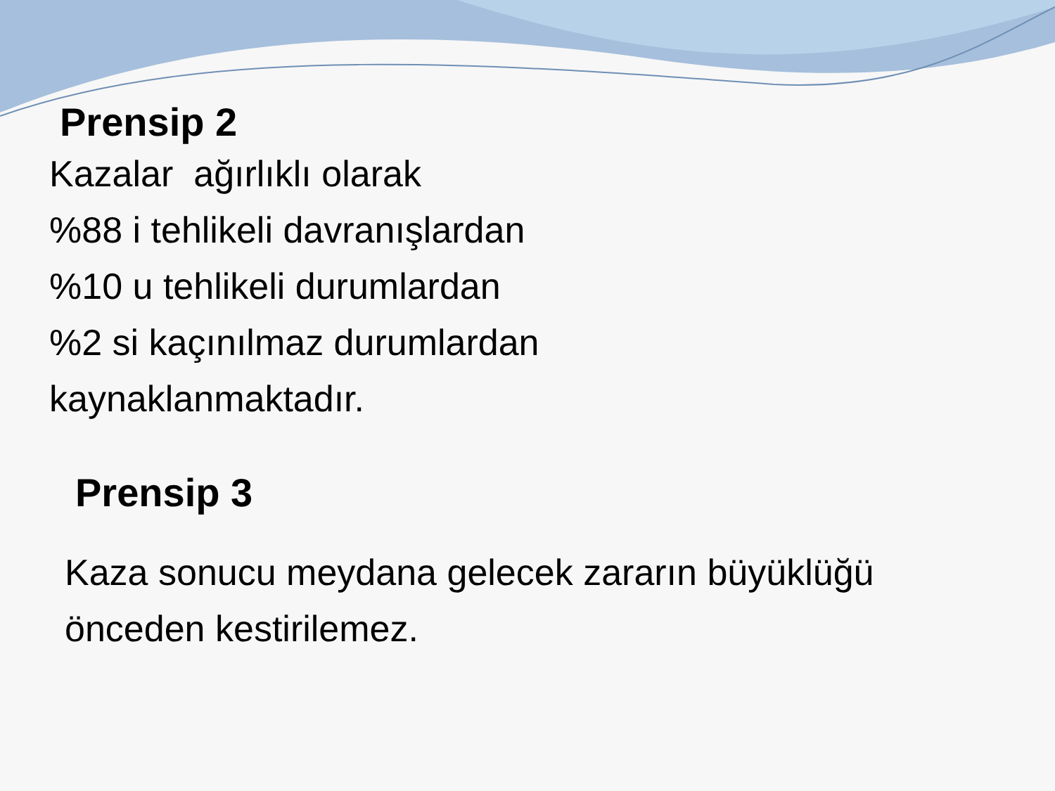Prensip 2
Kazalar ağırlıklı olarak
%88 i tehlikeli davranışlardan
%10 u tehlikeli durumlardan
%2 si kaçınılmaz durumlardan
kaynaklanmaktadır.
Prensip 3
Kaza sonucu meydana gelecek zararın büyüklüğü
önceden kestirilemez.